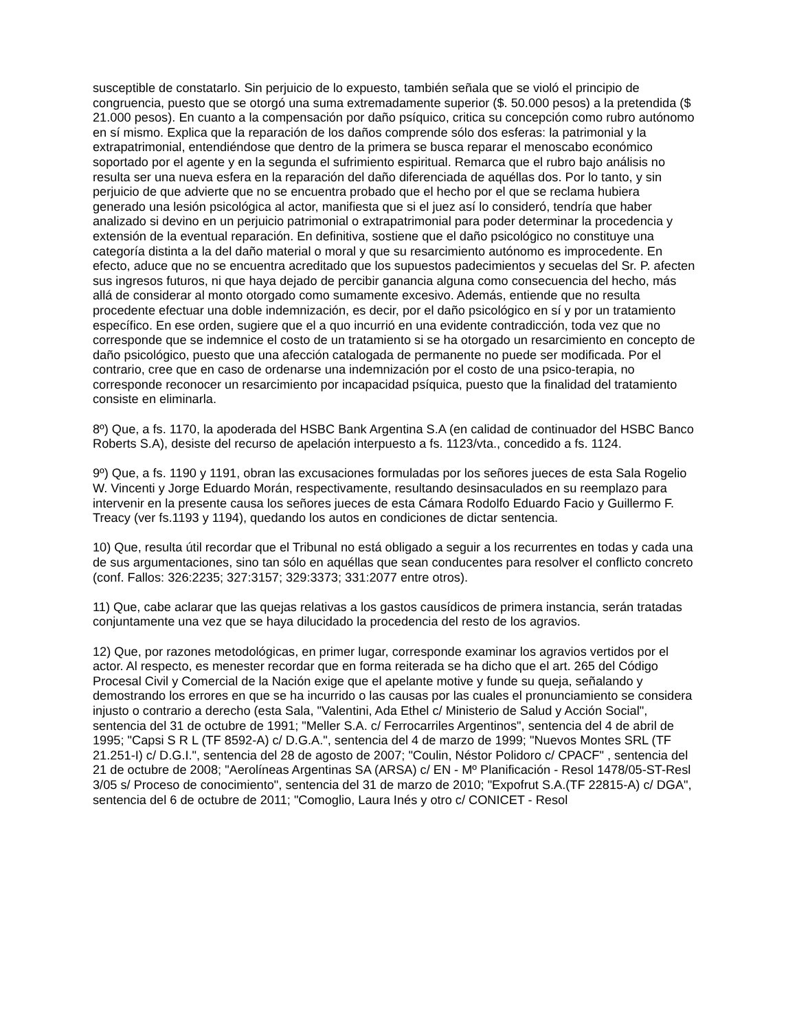susceptible de constatarlo. Sin perjuicio de lo expuesto, también señala que se violó el principio de congruencia, puesto que se otorgó una suma extremadamente superior ($. 50.000 pesos) a la pretendida ($ 21.000 pesos). En cuanto a la compensación por daño psíquico, critica su concepción como rubro autónomo en sí mismo. Explica que la reparación de los daños comprende sólo dos esferas: la patrimonial y la extrapatrimonial, entendiéndose que dentro de la primera se busca reparar el menoscabo económico soportado por el agente y en la segunda el sufrimiento espiritual. Remarca que el rubro bajo análisis no resulta ser una nueva esfera en la reparación del daño diferenciada de aquéllas dos. Por lo tanto, y sin perjuicio de que advierte que no se encuentra probado que el hecho por el que se reclama hubiera generado una lesión psicológica al actor, manifiesta que si el juez así lo consideró, tendría que haber analizado si devino en un perjuicio patrimonial o extrapatrimonial para poder determinar la procedencia y extensión de la eventual reparación. En definitiva, sostiene que el daño psicológico no constituye una categoría distinta a la del daño material o moral y que su resarcimiento autónomo es improcedente. En efecto, aduce que no se encuentra acreditado que los supuestos padecimientos y secuelas del Sr. P. afecten sus ingresos futuros, ni que haya dejado de percibir ganancia alguna como consecuencia del hecho, más allá de considerar al monto otorgado como sumamente excesivo. Además, entiende que no resulta procedente efectuar una doble indemnización, es decir, por el daño psicológico en sí y por un tratamiento específico. En ese orden, sugiere que el a quo incurrió en una evidente contradicción, toda vez que no corresponde que se indemnice el costo de un tratamiento si se ha otorgado un resarcimiento en concepto de daño psicológico, puesto que una afección catalogada de permanente no puede ser modificada. Por el contrario, cree que en caso de ordenarse una indemnización por el costo de una psico-terapia, no corresponde reconocer un resarcimiento por incapacidad psíquica, puesto que la finalidad del tratamiento consiste en eliminarla.
8º) Que, a fs. 1170, la apoderada del HSBC Bank Argentina S.A (en calidad de continuador del HSBC Banco Roberts S.A), desiste del recurso de apelación interpuesto a fs. 1123/vta., concedido a fs. 1124.
9º) Que, a fs. 1190 y 1191, obran las excusaciones formuladas por los señores jueces de esta Sala Rogelio W. Vincenti y Jorge Eduardo Morán, respectivamente, resultando desinsaculados en su reemplazo para intervenir en la presente causa los señores jueces de esta Cámara Rodolfo Eduardo Facio y Guillermo F. Treacy (ver fs.1193 y 1194), quedando los autos en condiciones de dictar sentencia.
10) Que, resulta útil recordar que el Tribunal no está obligado a seguir a los recurrentes en todas y cada una de sus argumentaciones, sino tan sólo en aquéllas que sean conducentes para resolver el conflicto concreto (conf. Fallos: 326:2235; 327:3157; 329:3373; 331:2077 entre otros).
11) Que, cabe aclarar que las quejas relativas a los gastos causídicos de primera instancia, serán tratadas conjuntamente una vez que se haya dilucidado la procedencia del resto de los agravios.
12) Que, por razones metodológicas, en primer lugar, corresponde examinar los agravios vertidos por el actor. Al respecto, es menester recordar que en forma reiterada se ha dicho que el art. 265 del Código Procesal Civil y Comercial de la Nación exige que el apelante motive y funde su queja, señalando y demostrando los errores en que se ha incurrido o las causas por las cuales el pronunciamiento se considera injusto o contrario a derecho (esta Sala, "Valentini, Ada Ethel c/ Ministerio de Salud y Acción Social", sentencia del 31 de octubre de 1991; "Meller S.A. c/ Ferrocarriles Argentinos", sentencia del 4 de abril de 1995; "Capsi S R L (TF 8592-A) c/ D.G.A.", sentencia del 4 de marzo de 1999; "Nuevos Montes SRL (TF 21.251-I) c/ D.G.I.", sentencia del 28 de agosto de 2007; "Coulin, Néstor Polidoro c/ CPACF" , sentencia del 21 de octubre de 2008; "Aerolíneas Argentinas SA (ARSA) c/ EN - Mº Planificación - Resol 1478/05-ST-Resl 3/05 s/ Proceso de conocimiento", sentencia del 31 de marzo de 2010; "Expofrut S.A.(TF 22815-A) c/ DGA", sentencia del 6 de octubre de 2011; "Comoglio, Laura Inés y otro c/ CONICET - Resol